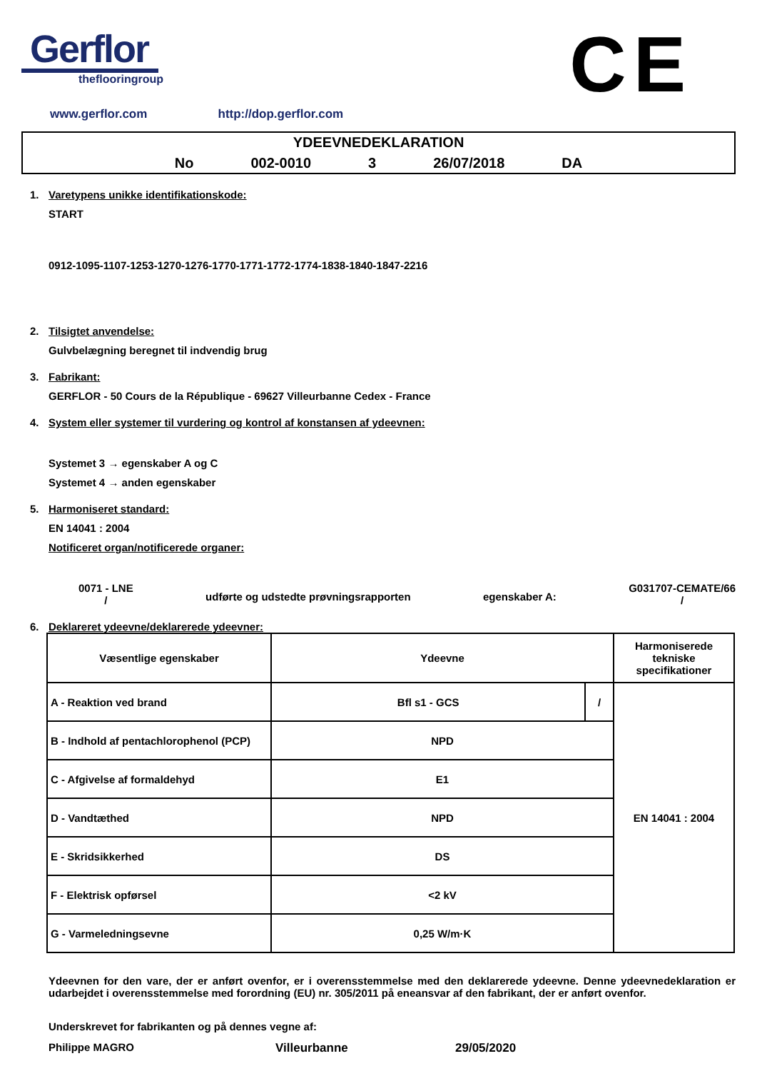Gerflor
theflooringroup
CE
www.gerflor.com http://dop.gerflor.com
YDEEVNEDEKLARATION
No 002-0010 3 26/07/2018 DA
1. Varetypens unikke identifikationskode:
START
0912-1095-1107-1253-1270-1276-1770-1771-1772-1774-1838-1840-1847-2216
2. Tilsigtet anvendelse:
Gulvbelægning beregnet til indvendig brug
3. Fabrikant:
GERFLOR - 50 Cours de la République - 69627 Villeurbanne Cedex - France
4. System eller systemer til vurdering og kontrol af konstansen af ydeevnen:
Systemet 3 → egenskaber A og C
Systemet 4 → anden egenskaber
5. Harmoniseret standard:
EN 14041 : 2004
Notificeret organ/notificerede organer:
0071 - LNE
/
udførte og udstedte prøvningsrapporten
egenskaber A:
G031707-CEMATE/66
/
6. Deklareret ydeevne/deklarerede ydeevner:
| Væsentlige egenskaber | Ydeevne | | Harmoniserede tekniske specifikationer |
| --- | --- | --- | --- |
| A - Reaktion ved brand | Bfl s1 - GCS | / | EN 14041 : 2004 |
| B - Indhold af pentachlorophenol (PCP) | NPD | | |
| C - Afgivelse af formaldehyd | E1 | | |
| D - Vandtæthed | NPD | | |
| E - Skridsikkerhed | DS | | |
| F - Elektrisk opførsel | <2 kV | | |
| G - Varmeledningsevne | 0,25 W/m·K | | |
Ydeevnen for den vare, der er anført ovenfor, er i overensstemmelse med den deklarerede ydeevne. Denne ydeevnedeklaration er udarbejdet i overensstemmelse med forordning (EU) nr. 305/2011 på eneansvar af den fabrikant, der er anført ovenfor.
Underskrevet for fabrikanten og på dennes vegne af:
Philippe MAGRO Villeurbanne 29/05/2020